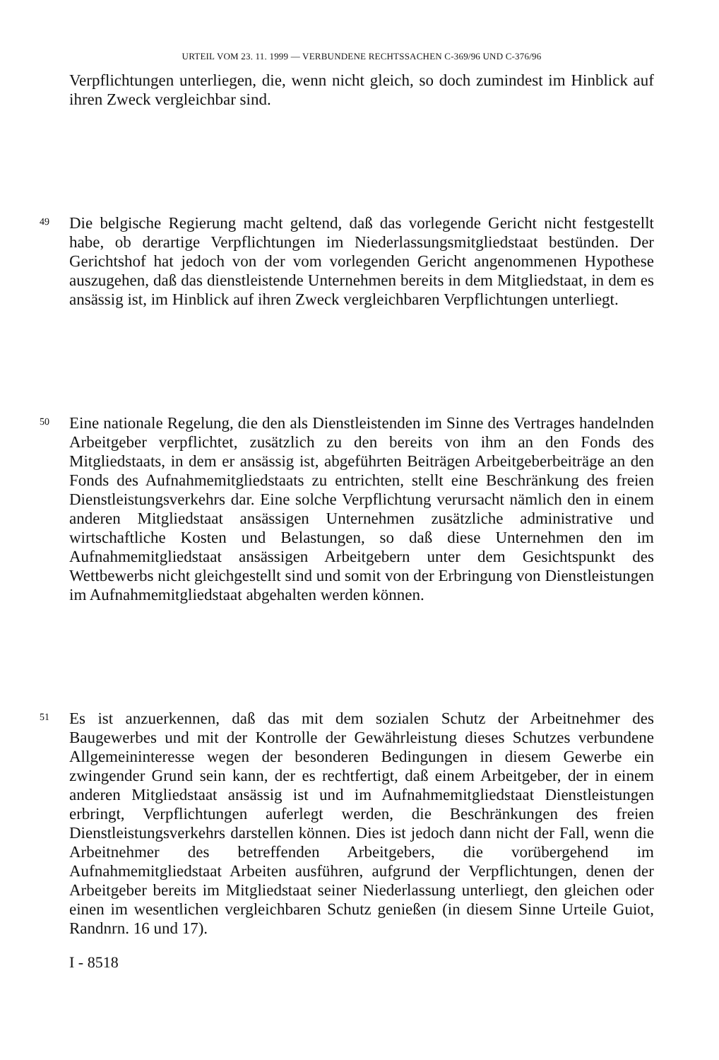URTEIL VOM 23. 11. 1999 — VERBUNDENE RECHTSSACHEN C-369/96 UND C-376/96
Verpflichtungen unterliegen, die, wenn nicht gleich, so doch zumindest im Hinblick auf ihren Zweck vergleichbar sind.
49
Die belgische Regierung macht geltend, daß das vorlegende Gericht nicht festgestellt habe, ob derartige Verpflichtungen im Niederlassungsmitgliedstaat bestünden. Der Gerichtshof hat jedoch von der vom vorlegenden Gericht angenommenen Hypothese auszugehen, daß das dienstleistende Unternehmen bereits in dem Mitgliedstaat, in dem es ansässig ist, im Hinblick auf ihren Zweck vergleichbaren Verpflichtungen unterliegt.
50
Eine nationale Regelung, die den als Dienstleistenden im Sinne des Vertrages handelnden Arbeitgeber verpflichtet, zusätzlich zu den bereits von ihm an den Fonds des Mitgliedstaats, in dem er ansässig ist, abgeführten Beiträgen Arbeitgeberbeiträge an den Fonds des Aufnahmemitgliedstaats zu entrichten, stellt eine Beschränkung des freien Dienstleistungsverkehrs dar. Eine solche Verpflichtung verursacht nämlich den in einem anderen Mitgliedstaat ansässigen Unternehmen zusätzliche administrative und wirtschaftliche Kosten und Belastungen, so daß diese Unternehmen den im Aufnahmemitgliedstaat ansässigen Arbeitgebern unter dem Gesichtspunkt des Wettbewerbs nicht gleichgestellt sind und somit von der Erbringung von Dienstleistungen im Aufnahmemitgliedstaat abgehalten werden können.
51
Es ist anzuerkennen, daß das mit dem sozialen Schutz der Arbeitnehmer des Baugewerbes und mit der Kontrolle der Gewährleistung dieses Schutzes verbundene Allgemeininteresse wegen der besonderen Bedingungen in diesem Gewerbe ein zwingender Grund sein kann, der es rechtfertigt, daß einem Arbeitgeber, der in einem anderen Mitgliedstaat ansässig ist und im Aufnahmemitgliedstaat Dienstleistungen erbringt, Verpflichtungen auferlegt werden, die Beschränkungen des freien Dienstleistungsverkehrs darstellen können. Dies ist jedoch dann nicht der Fall, wenn die Arbeitnehmer des betreffenden Arbeitgebers, die vorübergehend im Aufnahmemitgliedstaat Arbeiten ausführen, aufgrund der Verpflichtungen, denen der Arbeitgeber bereits im Mitgliedstaat seiner Niederlassung unterliegt, den gleichen oder einen im wesentlichen vergleichbaren Schutz genießen (in diesem Sinne Urteile Guiot, Randnrn. 16 und 17).
I - 8518